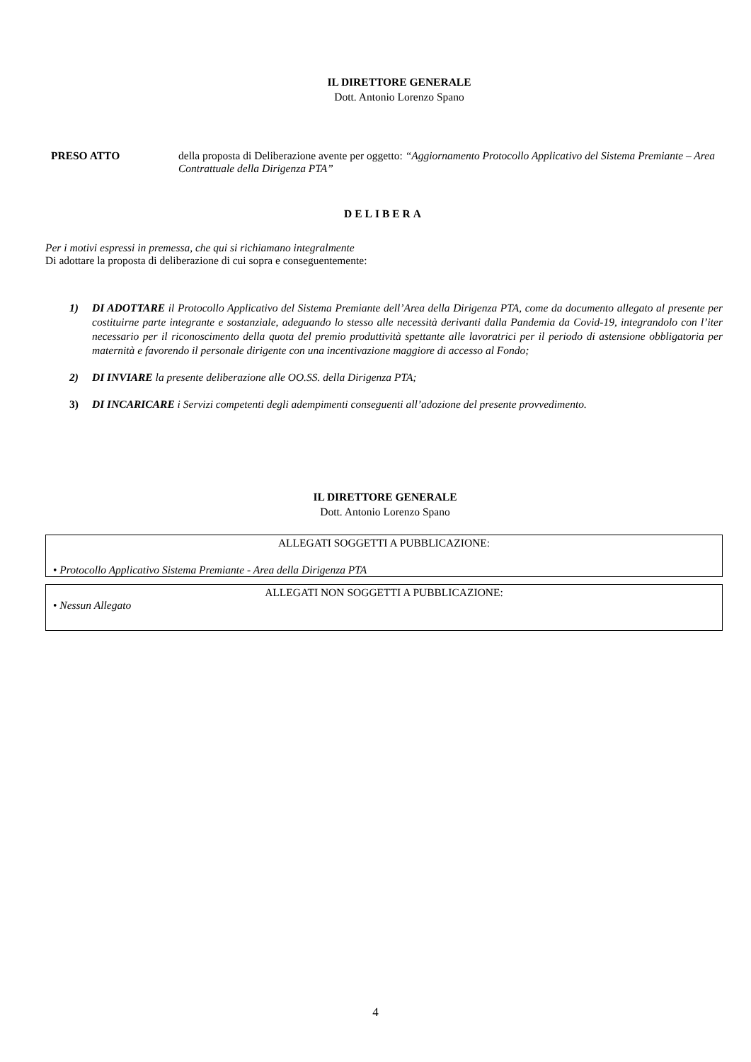IL DIRETTORE GENERALE
Dott. Antonio Lorenzo Spano
PRESO ATTO della proposta di Deliberazione avente per oggetto: “Aggiornamento Protocollo Applicativo del Sistema Premiante – Area Contrattuale della Dirigenza PTA”
DELIBERA
Per i motivi espressi in premessa, che qui si richiamano integralmente
Di adottare la proposta di deliberazione di cui sopra e conseguentemente:
1) DI ADOTTARE il Protocollo Applicativo del Sistema Premiante dell’Area della Dirigenza PTA, come da documento allegato al presente per costituirne parte integrante e sostanziale, adeguando lo stesso alle necessità derivanti dalla Pandemia da Covid-19, integrandolo con l’iter necessario per il riconoscimento della quota del premio produttività spettante alle lavoratrici per il periodo di astensione obbligatoria per maternità e favorendo il personale dirigente con una incentivazione maggiore di accesso al Fondo;
2) DI INVIARE la presente deliberazione alle OO.SS. della Dirigenza PTA;
3) DI INCARICARE i Servizi competenti degli adempimenti conseguenti all’adozione del presente provvedimento.
IL DIRETTORE GENERALE
Dott. Antonio Lorenzo Spano
ALLEGATI SOGGETTI A PUBBLICAZIONE:
• Protocollo Applicativo Sistema Premiante - Area della Dirigenza PTA
ALLEGATI NON SOGGETTI A PUBBLICAZIONE:
• Nessun Allegato
4